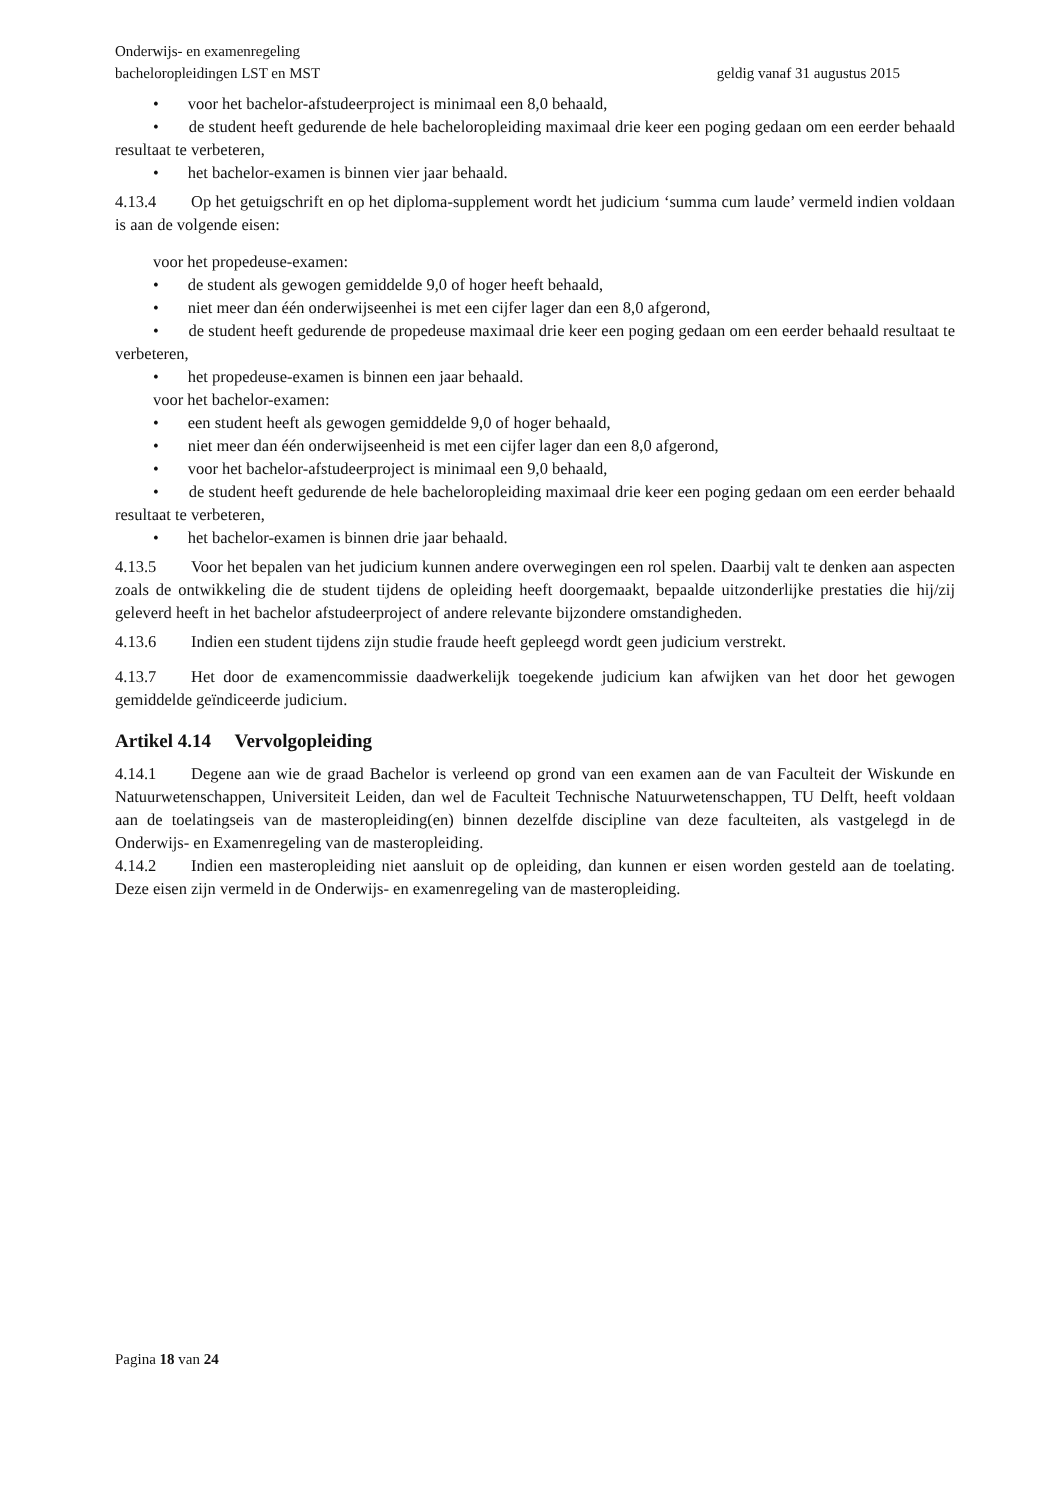Onderwijs- en examenregeling
bacheloropleidingen LST en MST geldig vanaf 31 augustus 2015
• voor het bachelor-afstudeerproject is minimaal een 8,0 behaald,
• de student heeft gedurende de hele bacheloropleiding maximaal drie keer een poging gedaan om een eerder behaald resultaat te verbeteren,
• het bachelor-examen is binnen vier jaar behaald.
4.13.4 Op het getuigschrift en op het diploma-supplement wordt het judicium ‘summa cum laude’ vermeld indien voldaan is aan de volgende eisen:
voor het propedeuse-examen:
• de student als gewogen gemiddelde 9,0 of hoger heeft behaald,
• niet meer dan één onderwijseenhei is met een cijfer lager dan een 8,0 afgerond,
• de student heeft gedurende de propedeuse maximaal drie keer een poging gedaan om een eerder behaald resultaat te verbeteren,
• het propedeuse-examen is binnen een jaar behaald.
voor het bachelor-examen:
• een student heeft als gewogen gemiddelde 9,0 of hoger behaald,
• niet meer dan één onderwijseenheid is met een cijfer lager dan een 8,0 afgerond,
• voor het bachelor-afstudeerproject is minimaal een 9,0 behaald,
• de student heeft gedurende de hele bacheloropleiding maximaal drie keer een poging gedaan om een eerder behaald resultaat te verbeteren,
• het bachelor-examen is binnen drie jaar behaald.
4.13.5 Voor het bepalen van het judicium kunnen andere overwegingen een rol spelen. Daarbij valt te denken aan aspecten zoals de ontwikkeling die de student tijdens de opleiding heeft doorgemaakt, bepaalde uitzonderlijke prestaties die hij/zij geleverd heeft in het bachelor afstudeerproject of andere relevante bijzondere omstandigheden.
4.13.6 Indien een student tijdens zijn studie fraude heeft gepleegd wordt geen judicium verstrekt.
4.13.7 Het door de examencommissie daadwerkelijk toegekende judicium kan afwijken van het door het gewogen gemiddelde geïndiceerde judicium.
Artikel 4.14 Vervolgopleiding
4.14.1 Degene aan wie de graad Bachelor is verleend op grond van een examen aan de van Faculteit der Wiskunde en Natuurwetenschappen, Universiteit Leiden, dan wel de Faculteit Technische Natuurwetenschappen, TU Delft, heeft voldaan aan de toelatingseis van de masteropleiding(en) binnen dezelfde discipline van deze faculteiten, als vastgelegd in de Onderwijs- en Examenregeling van de masteropleiding.
4.14.2 Indien een masteropleiding niet aansluit op de opleiding, dan kunnen er eisen worden gesteld aan de toelating. Deze eisen zijn vermeld in de Onderwijs- en examenregeling van de masteropleiding.
Pagina 18 van 24